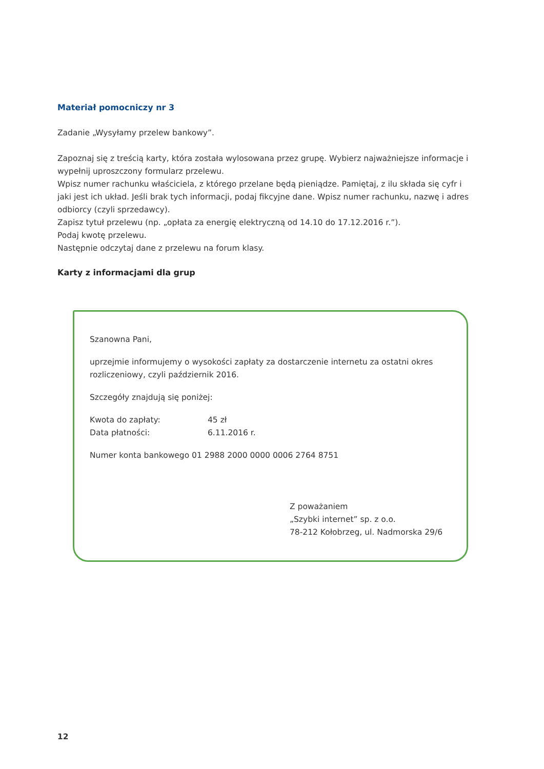Materiał pomocniczy nr 3
Zadanie „Wysyłamy przelew bankowy”.
Zapoznaj się z treścią karty, która została wylosowana przez grupę. Wybierz najważniejsze informacje i wypełnij uproszczony formularz przelewu.
Wpisz numer rachunku właściciela, z którego przelane będą pieniądze. Pamiętaj, z ilu składa się cyfr i jaki jest ich układ. Jeśli brak tych informacji, podaj fikcyjne dane. Wpisz numer rachunku, nazwę i adres odbiorcy (czyli sprzedawcy).
Zapisz tytuł przelewu (np. „opłata za energię elektryczną od 14.10 do 17.12.2016 r.”).
Podaj kwotę przelewu.
Następnie odczytaj dane z przelewu na forum klasy.
Karty z informacjami dla grup
Szanowna Pani,
uprzejmie informujemy o wysokości zapłaty za dostarczenie internetu za ostatni okres rozliczeniowy, czyli październik 2016.
Szczegóły znajdują się poniżej:
Kwota do zapłaty: 45 zł
Data płatności: 6.11.2016 r.
Numer konta bankowego 01 2988 2000 0000 0006 2764 8751
Z poważaniem
„Szybki internet” sp. z o.o.
78-212 Kołobrzeg, ul. Nadmorska 29/6
12